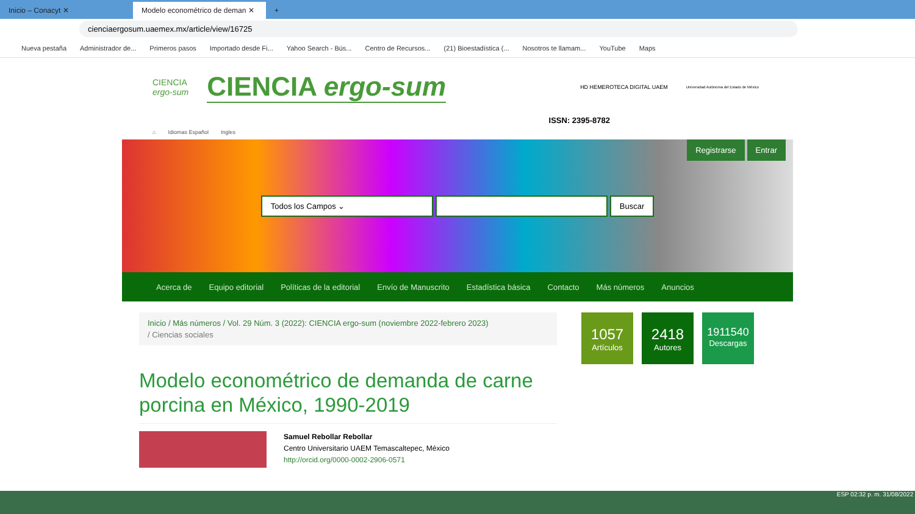Inicio – Conacyt ✕
Modelo econométrico de deman ✕
+
cienciaergosum.uaemex.mx/article/view/16725
Nueva pestaña Administrador de... Primeros pasos Importado desde Fi... Yahoo Search - Bús... Centro de Recursos... (21) Bioestadística (... Nosotros te llamam... YouTube Maps
CIENCIA
ergo-sum CIENCIA ergo-sum HD HEMEROTECA DIGITAL UAEM Universidad Autónoma del Estado de México
ISSN: 2395-8782
⌂ Idiomas Español Ingles
Registrarse Entrar
Todos los Campos ⌄ Buscar
Acerca de Equipo editorial Políticas de la editorial Envío de Manuscrito Estadística básica Contacto Más números Anuncios
Inicio / Más números / Vol. 29 Núm. 3 (2022): CIENCIA ergo-sum (noviembre 2022-febrero 2023)
/ Ciencias sociales
Modelo econométrico de demanda de carne porcina en México, 1990-2019
Samuel Rebollar Rebollar
Centro Universitario UAEM Temascaltepec, México
http://orcid.org/0000-0002-2906-0571
1057
Artículos
2418
Autores
1911540
Descargas
ESP 02:32 p. m. 31/08/2022